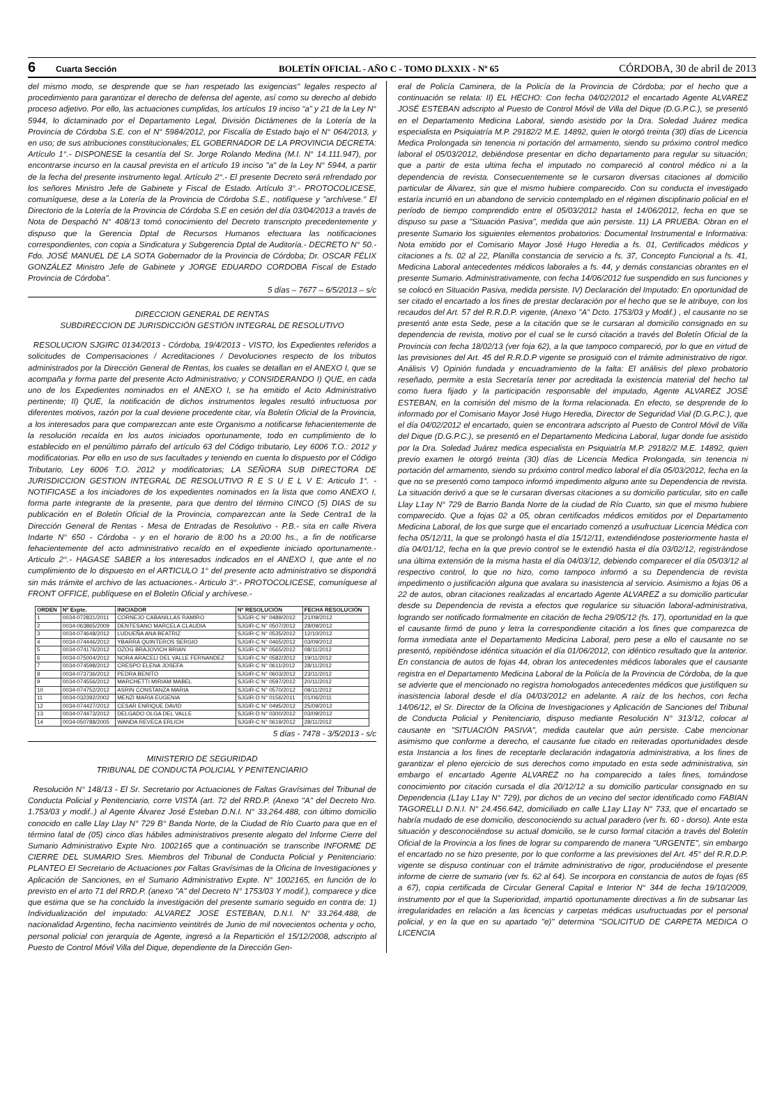6 Cuarta Sección BOLETÍN OFICIAL - AÑO C - TOMO DLXXIX - Nº 65 CÓRDOBA, 30 de abril de 2013
del mismo modo, se desprende que se han respetado las exigencias" legales respecto al procedimiento para garantizar el derecho de defensa del agente, así como su derecho al debido proceso adjetivo. Por ello, las actuaciones cumplidas, los artículos 19 inciso “a” y 21 de la Ley N° 5944, lo dictaminado por el Departamento Legal, División Dictámenes de la Lotería de la Provincia de Córdoba S.E. con el N° 5984/2012, por Fiscalía de Estado bajo el N° 064/2013, y en uso; de sus atribuciones constitucionales; EL GOBERNADOR DE LA PROVINCIA DECRETA: Artículo 1°.- DISPONESE la cesantía del Sr. Jorge Rolando Medina (M.I. N° 14.111.947), por encontrarse incurso en la causal prevista en el artículo 19 inciso "a" de la Ley N° 5944, a partir de la fecha del presente instrumento legal. Artículo 2°.- El presente Decreto será refrendado por los señores Ministro Jefe de Gabinete y Fiscal de Estado. Artículo 3°.- PROTOCOLICESE, comuníquese, dese a la Lotería de la Provincia de Córdoba S.E., notifíquese y "archívese." El Directorio de la Lotería de la Provincia de Córdoba S.E en cesión del día 03/04/2013 a través de Nota de Despachó N° 408/13 tomó conocimiento del Decreto transcripto precedentemente y dispuso que la Gerencia Dptal de Recursos Humanos efectuara las notificaciones correspondientes, con copia a Sindicatura y Subgerencia Dptal de Auditoría.- DECRETO N° 50.- Fdo. JOSÉ MANUEL DE LA SOTA Gobernador de la Provincia de Córdoba; Dr. OSCAR FÉLIX GONZÁLEZ Ministro Jefe de Gabinete y JORGE EDUARDO CORDOBA Fiscal de Estado Provincia de Córdoba".
5 días – 7677 – 6/5/2013 – s/c
DIRECCION GENERAL DE RENTAS
SUBDIRECCION DE JURISDICCIÓN GESTIÓN INTEGRAL DE RESOLUTIVO
RESOLUCION SJGIRC 0134/2013 - Córdoba, 19/4/2013 - VISTO, los Expedientes referidos a solicitudes de Compensaciones / Acreditaciones / Devoluciones respecto de los tributos administrados por la Dirección General de Rentas, los cuales se detallan en el ANEXO I, que se acompaña y forma parte del presente Acto Administrativo; y CONSIDERANDO I) QUE, en cada uno de los Expedientes nominados en el ANEXO I, se ha emitido el Acto Administrativo pertinente; II) QUE, la notificación de dichos instrumentos legales resultó infructuosa por diferentes motivos, razón por la cual deviene procedente citar, vía Boletín Oficial de la Provincia, a los interesados para que comparezcan ante este Organismo a notificarse fehacientemente de la resolución recaída en los autos iniciados oportunamente, todo en cumplimiento de lo establecido en el penúltimo párrafo del artículo 63 del Código tributario, Ley 6006 T.O.: 2012 y modificatorias. Por ello en uso de sus facultades y teniendo en cuenta lo dispuesto por el Código Tributario, Ley 6006 T.O. 2012 y modificatorias; LA SEÑORA SUB DIRECTORA DE JURISDICCION GESTION INTEGRAL DE RESOLUTIVO R E S U E L V E: Articulo 1°. - NOTIFICASE a los iniciadores de los expedientes nominados en la lista que como ANEXO I, forma parte integrante de la presente, para que dentro del término CINCO (5) DIAS de su publicación en el Boletín Oficial de la Provincia, comparezcan ante la Sede Centra1 de la Dirección General de Rentas - Mesa de Entradas de Resolutivo - P.B.- sita en calle Rivera Indarte N° 650 - Córdoba - y en el horario de 8:00 hs a 20:00 hs., a fin de notificarse fehacientemente del acto administrativo recaído en el expediente iniciado oportunamente.- Articulo 2°.- HAGASE SABER a los interesados indicados en el ANEXO I, que ante el no cumplimiento de lo dispuesto en el ARTICULO 1° del presente acto administrativo se dispondrá sin más trámite el archivo de las actuaciones.- Articulo 3°.- PROTOCOLICESE, comuníquese al FRONT OFFICE, publíquese en el Boletín Oficial y archívese.-
| ORDEN | Nº Expte. | INICIADOR | Nº RESOLUCIÒN | FECHA RESOLUCIÒN |
| --- | --- | --- | --- | --- |
| 1 | 0034-072831/2011 | CORNEJO CABANILLAS RAMIRO | SJGIR-C N° 0489/2012 | 21/09/2012 |
| 2 | 0034-063865/2009 | DENTESANO MARCELA CLAUDIA | SJGIR-C N° 0507/2012 | 28/09/2012 |
| 3 | 0034-074648/2012 | LUDUEÑA ANA BEATRIZ | SJGIR-C N° 0535/2012 | 12/10/2012 |
| 4 | 0034-074446/2012 | YBARRA QUINTEROS SERGIO | SJGIR-C N° 0465/2012 | 03/09/2012 |
| 5 | 0034-074176/2012 | OZOG BRAJOVICH BRIAN | SJGIR-C N° 0565/2012 | 08/11/2012 |
| 6 | 0034-075004/2012 | NORA ARACELI DEL VALLE FERNANDEZ | SJGIR-C N° 0582/2012 | 19/11/2012 |
| 7 | 0034-074598/2012 | CRESPO ELENA JOSEFA | SJGIR-C N° 0611/2012 | 28/11/2012 |
| 8 | 0034-073736/2012 | PEDRA BENITO | SJGIR-C N° 0603/2012 | 23/11/2012 |
| 9 | 0034-074556/2012 | MARCHETTI MIRIAM MABEL | SJGIR-C N° 0597/2012 | 20/11/2012 |
| 10 | 0034-074752/2012 | ASRIN CONSTANZA MARIA | SJGIR-C N° 0570/2012 | 08/11/2012 |
| 11 | 0034-032392/2002 | MENZI MARIA EUGENIA | SJGIR-D N° 0156/2011 | 01/06/2011 |
| 12 | 0034-074427/2012 | CESAR ENRIQUE DAVID | SJGIR-C N° 0495/2012 | 25/09/2012 |
| 13 | 0034-074473/2012 | DELGADO OLGA DEL VALLE | SJGIR-D N° 0300/2012 | 03/09/2012 |
| 14 | 0034-050788/2005 | WANDA REVECA ERLICH | SJGIR-C N° 0619/2012 | 28/11/2012 |
5 días - 7478 - 3/5/2013 - s/c
MINISTERIO DE SEGURIDAD
TRIBUNAL DE CONDUCTA POLICIAL Y PENITENCIARIO
Resolución N° 148/13 - El Sr. Secretario por Actuaciones de Faltas Gravísimas del Tribunal de Conducta Policial y Penitenciario, corre VISTA (art. 72 del RRD.P. (Anexo "A" del Decreto Nro. 1.753/03 y modif..) al Agente Álvarez José Esteban D.N.I. N° 33.264.488, con último domicilio conocido en calle Llay Llay N° 729 B° Banda Norte, de la Ciudad de Río Cuarto para que en el término fatal de (05) cinco días hábiles administrativos presente alegato del Informe Cierre del Sumario Administrativo Expte Nro. 1002165 que a continuación se transcribe INFORME DE CIERRE DEL SUMARIO Sres. Miembros del Tribunal de Conducta Policial y Penitenciario: PLANTEO El Secretario de Actuaciones por Faltas Gravísimas de la Oficina de Investigaciones y Aplicación de Sanciones, en el Sumario Administrativo Expte. N° 1002165, en función de lo previsto en el arto 71 del RRD.P. (anexo "A" del Decreto N° 1753/03 Y modif.), comparece y dice que estima que se ha concluido la investigación del presente sumario seguido en contra de: 1) Individualización del imputado: ALVAREZ JOSE ESTEBAN, D.N.I. N° 33.264.488, de nacionalidad Argentino, fecha nacimiento veintitrés de Junio de mil novecientos ochenta y ocho, personal policial con jerarquía de Agente, ingresó a la Repartición el 15/12/2008, adscripto al Puesto de Control Móvil Villa del Dique, dependiente de la Dirección Gen-
eral de Policía Caminera, de la Policía de la Provincia de Córdoba; por el hecho que a continuación se relata: II) EL HECHO: Con fecha 04/02/2012 el encartado Agente ALVAREZ JOSÉ ESTEBAN adscripto al Puesto de Control Móvil de Villa del Dique (D.G.P.C.), se presentó en el Departamento Medicina Laboral, siendo asistido por la Dra. Soledad Juárez medica especialista en Psiquiatría M.P. 29182/2 M.E. 14892, quien le otorgó treinta (30) días de Licencia Medica Prolongada sin tenencia ni portación del armamento, siendo su próximo control medico laboral el 05/03/2012, debiéndose presentar en dicho departamento para regular su situación; que a partir de esta ultima fecha el imputado no compareció al control médico ni a la dependencia de revista. Consecuentemente se le cursaron diversas citaciones al domicilio particular de Álvarez, sin que el mismo hubiere comparecido. Con su conducta el investigado estaría incurrió en un abandono de servicio contemplado en el régimen disciplinario policial en el período de tiempo comprendido entre el 05/03/2012 hasta el 14/06/2012, fecha en que se dispuso su pase a "Situación Pasiva", medida que aún persiste. 11) LA PRUEBA: Obran en el presente Sumario los siguientes elementos probatorios: Documental Instrumental e Informativa: Nota emitido por el Comisario Mayor José Hugo Heredia a fs. 01, Certificados médicos y citaciones a fs. 02 al 22, Planilla constancia de servicio a fs. 37, Concepto Funcional a fs. 41, Medicina Laboral antecedentes médicos laborales a fs. 44, y demás constancias obrantes en el presente Sumario. Administrativamente, con fecha 14/06/2012 fue suspendido en sus funciones y se colocó en Situación Pasiva, medida persiste. IV) Declaración del Imputado: En oportunidad de ser citado el encartado a los fines de prestar declaración por el hecho que se le atribuye, con los recaudos del Art. 57 del R.R.D.P. vigente, (Anexo "A" Dcto. 1753/03 y Modif.) , el causante no se presentó ante esta Sede, pese a la citación que se le cursaran al domicilio consignado en su dependencia de revista, motivo por el cual se le cursó citación a través del Boletín Oficial de la Provincia con fecha 18/02/13 (ver foja 62), a la que tampoco compareció, por lo que en virtud de las previsiones del Art. 45 del R.R.D.P vigente se prosiguió con el trámite administrativo de rigor. Análisis V) Opinión fundada y encuadramiento de la falta: El análisis del plexo probatorio reseñado, permite a esta Secretaría tener por acreditada la existencia material del hecho tal como fuera fijado y la participación responsable del imputado, Agente ALVAREZ JOSÉ ESTEBAN, en la comisión del mismo de la forma relacionada. En efecto, se desprende de lo informado por el Comisario Mayor José Hugo Heredia, Director de Seguridad Vial (D.G.P.C.), que el día 04/02/2012 el encartado, quien se encontrara adscripto al Puesto de Control Móvil de Villa del Dique (D.G.P.C.), se presentó en el Departamento Medicina Laboral, lugar donde fue asistido por la Dra. Soledad Juárez medica especialista en Psiquiatría M.P. 29182/2 M.E. 14892, quien previo examen le otorgó treinta (30) días de Licencia Medica Prolongada, sin tenencia ni portación del armamento, siendo su próximo control medico laboral el día 05/03/2012, fecha en la que no se presentó como tampoco informó impedimento alguno ante su Dependencia de revista. La situación derivó a que se le cursaran diversas citaciones a su domicilio particular, sito en calle Llay L1ay N° 729 de Barrio Banda Norte de la ciudad de Río Cuarto, sin que el mismo hubiere comparecido. Que a fojas 02 a 05, obran certificados médicos emitidos por el Departamento Medicina Laboral, de los que surge que el encartado comenzó a usufructuar Licencia Médica con fecha 05/12/11, la que se prolongó hasta el día 15/12/11, extendiéndose posteriormente hasta el día 04/01/12, fecha en la que previo control se le extendió hasta el día 03/02/12, registrándose una última extensión de la misma hasta el día 04/03/12, debiendo comparecer el día 05/03/12 al respectivo control, lo que no hizo, como tampoco informó a su Dependencia de revista impedimento o justificación alguna que avalara su inasistencia al servicio. Asimismo a fojas 06 a 22 de autos, obran citaciones realizadas al encartado Agente ALVAREZ a su domicilio particular desde su Dependencia de revista a efectos que regularice su situación laboral-administrativa, logrando ser notificado formalmente en citación de fecha 29/05/12 (fs. 17), oportunidad en la que el causante firmó de puno y letra la correspondiente citación a los fines que comparezca de forma inmediata ante el Departamento Medicina Laboral, pero pese a ello el causante no se presentó, repitiéndose idéntica situación el día 01/06/2012, con idéntico resultado que la anterior. En constancia de autos de fojas 44, obran los antecedentes médicos laborales que el causante registra en el Departamento Medicina Laboral de la Policía de la Provincia de Córdoba, de la que se advierte que el mencionado no registra homologados antecedentes médicos que justifiquen su inasistencia laboral desde el día 04/03/2012 en adelante. A raíz de los hechos, con fecha 14/06/12, el Sr. Director de la Oficina de Investigaciones y Aplicación de Sanciones del Tribunal de Conducta Policial y Penitenciario, dispuso mediante Resolución N° 313/12, colocar al causante en "SITUACIÓN PASIVA", medida cautelar que aún persiste. Cabe mencionar asimismo que conforme a derecho, el causante fue citado en reiteradas oportunidades desde esta Instancia a los fines de receptarle declaración indagatoria administrativa, a los fines de garantizar el pleno ejercicio de sus derechos como imputado en esta sede administrativa, sin embargo el encartado Agente ALVAREZ no ha comparecido a tales fines, tomándose conocimiento por citación cursada el día 20/12/12 a su domicilio particular consignado en su Dependencia (L1ay L1ay N° 729), por dichos de un vecino del sector identificado como FABIAN TAGORELLI D.N.I. N° 24.456.642, domiciliado en calle L1ay L1ay N° 733, que el encartado se habría mudado de ese domicilio, desconociendo su actual paradero (ver fs. 60 - dorso). Ante esta situación y desconociéndose su actual domicilio, se le curso formal citación a través del Boletín Oficial de la Provincia a los fines de lograr su comparendo de manera "URGENTE", sin embargo el encartado no se hizo presente, por lo que conforme a las previsiones del Art. 45° del R.R.D.P. vigente se dispuso continuar con el trámite administrativo de rigor, produciéndose el presente informe de cierre de sumario (ver fs. 62 al 64). Se incorpora en constancia de autos de fojas (65 a 67), copia certificada de Circular General Capital e Interior N° 344 de fecha 19/10/2009, instrumento por el que la Superioridad, impartió oportunamente directivas a fin de subsanar las irregularidades en relación a las licencias y carpetas médicas usufructuadas por el personal policial, y en la que en su apartado "e)" determina "SOLICITUD DE CARPETA MEDICA O LICENCIA